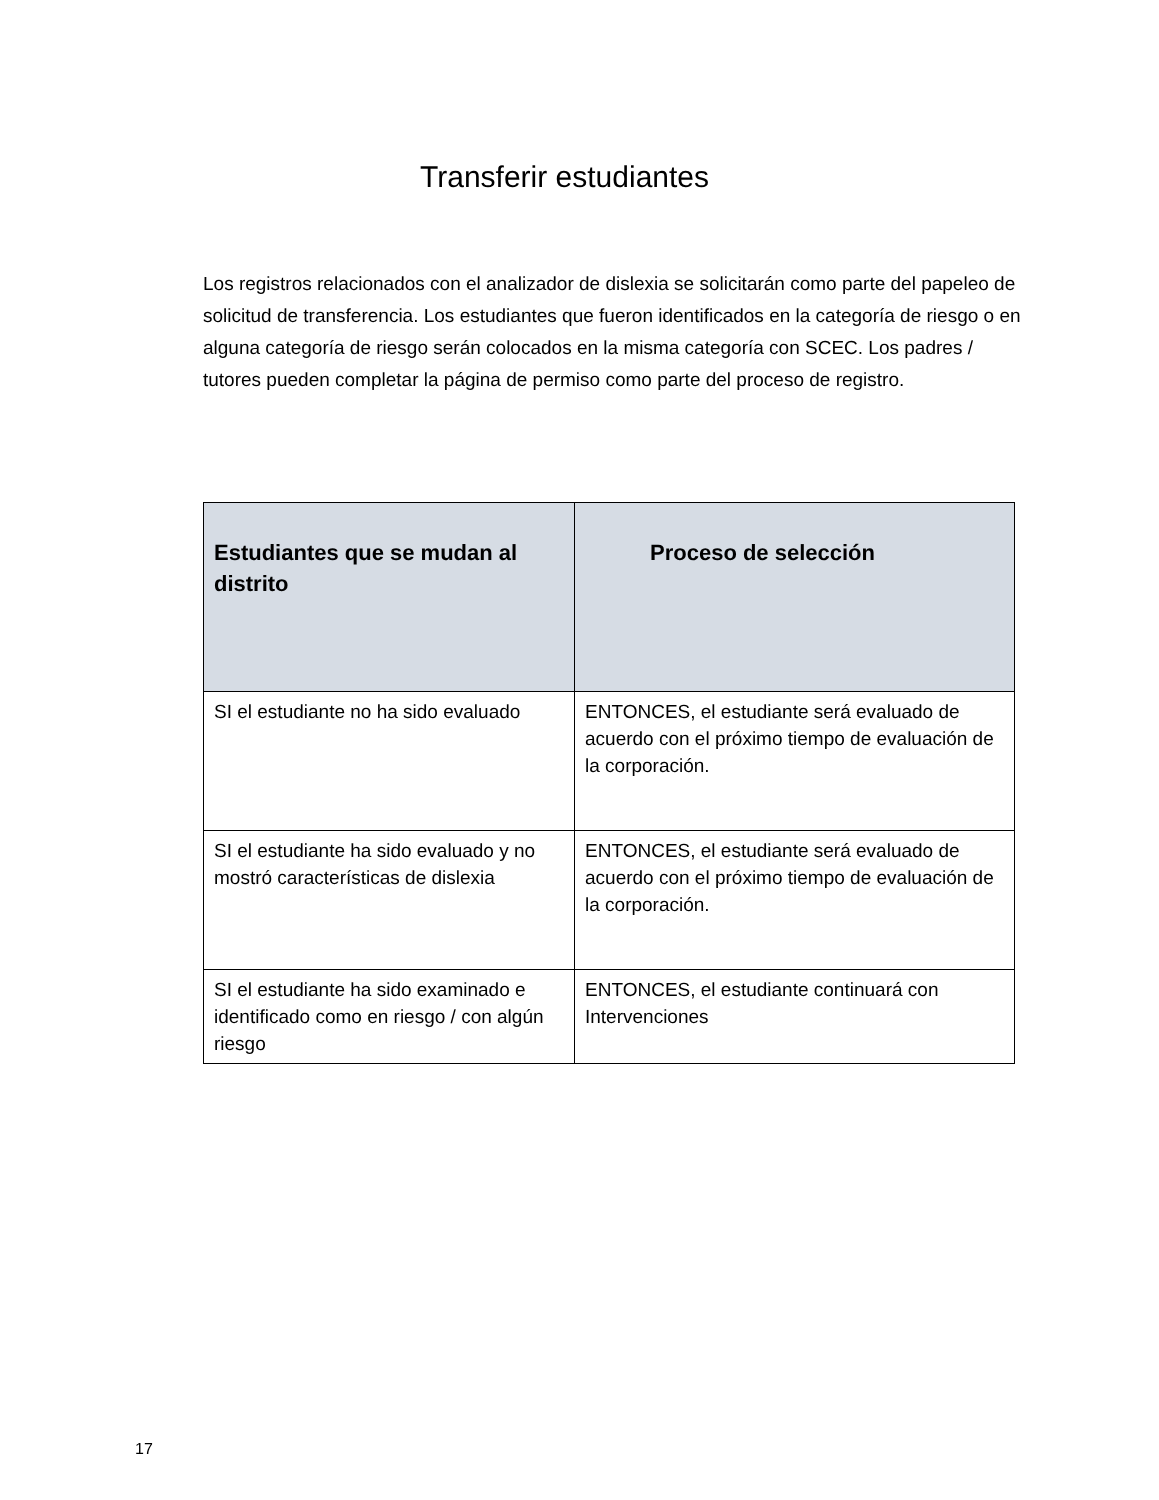Transferir estudiantes
Los registros relacionados con el analizador de dislexia se solicitarán como parte del papeleo de solicitud de transferencia. Los estudiantes que fueron identificados en la categoría de riesgo o en alguna categoría de riesgo serán colocados en la misma categoría con SCEC. Los padres / tutores pueden completar la página de permiso como parte del proceso de registro.
| Estudiantes que se mudan al distrito | Proceso de selección |
| --- | --- |
| SI el estudiante no ha sido evaluado | ENTONCES, el estudiante será evaluado de acuerdo con el próximo tiempo de evaluación de la corporación. |
| SI el estudiante ha sido evaluado y no mostró características de dislexia | ENTONCES, el estudiante será evaluado de acuerdo con el próximo tiempo de evaluación de la corporación. |
| SI el estudiante ha sido examinado e identificado como en riesgo / con algún riesgo | ENTONCES, el estudiante continuará con Intervenciones |
17